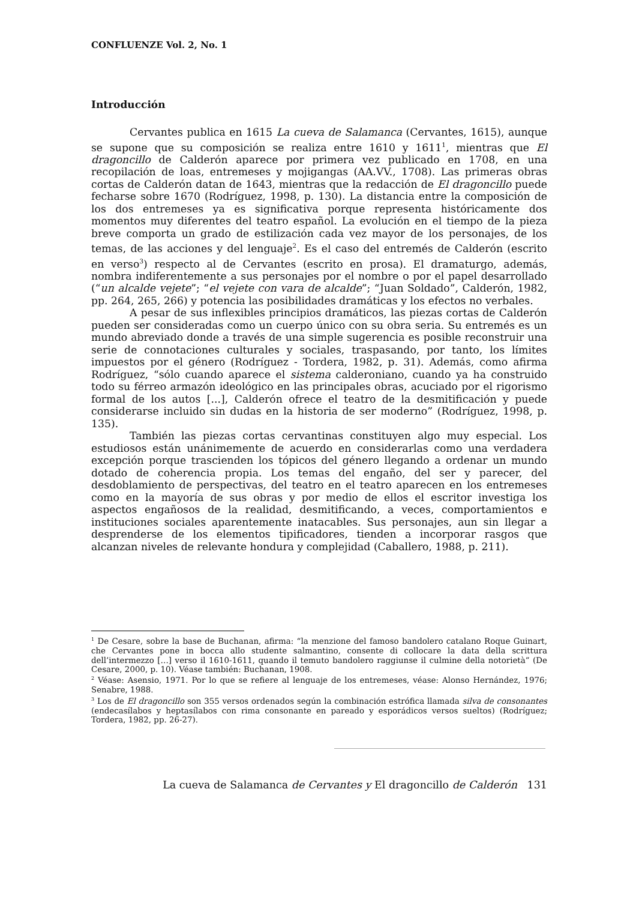CONFLUENZE Vol. 2, No. 1
Introducción
Cervantes publica en 1615 La cueva de Salamanca (Cervantes, 1615), aunque se supone que su composición se realiza entre 1610 y 1611<sup>1</sup>, mientras que El dragoncillo de Calderón aparece por primera vez publicado en 1708, en una recopilación de loas, entremeses y mojigangas (AA.VV., 1708). Las primeras obras cortas de Calderón datan de 1643, mientras que la redacción de El dragoncillo puede fecharse sobre 1670 (Rodríguez, 1998, p. 130). La distancia entre la composición de los dos entremeses ya es significativa porque representa históricamente dos momentos muy diferentes del teatro español. La evolución en el tiempo de la pieza breve comporta un grado de estilización cada vez mayor de los personajes, de los temas, de las acciones y del lenguaje<sup>2</sup>. Es el caso del entremés de Calderón (escrito en verso<sup>3</sup>) respecto al de Cervantes (escrito en prosa). El dramaturgo, además, nombra indiferentemente a sus personajes por el nombre o por el papel desarrollado (“un alcalde vejete”; “el vejete con vara de alcalde”; “Juan Soldado”, Calderón, 1982, pp. 264, 265, 266) y potencia las posibilidades dramáticas y los efectos no verbales.
A pesar de sus inflexibles principios dramáticos, las piezas cortas de Calderón pueden ser consideradas como un cuerpo único con su obra seria. Su entremés es un mundo abreviado donde a través de una simple sugerencia es posible reconstruir una serie de connotaciones culturales y sociales, traspasando, por tanto, los límites impuestos por el género (Rodríguez - Tordera, 1982, p. 31). Además, como afirma Rodríguez, “sólo cuando aparece el sistema calderoniano, cuando ya ha construido todo su férreo armazón ideológico en las principales obras, acuciado por el rigorismo formal de los autos [...], Calderón ofrece el teatro de la desmitificación y puede considerarse incluido sin dudas en la historia de ser moderno” (Rodríguez, 1998, p. 135).
También las piezas cortas cervantinas constituyen algo muy especial. Los estudiosos están unánimemente de acuerdo en considerarlas como una verdadera excepción porque trascienden los tópicos del género llegando a ordenar un mundo dotado de coherencia propia. Los temas del engaño, del ser y parecer, del desdoblamiento de perspectivas, del teatro en el teatro aparecen en los entremeses como en la mayoría de sus obras y por medio de ellos el escritor investiga los aspectos engañosos de la realidad, desmitificando, a veces, comportamientos e instituciones sociales aparentemente inatacables. Sus personajes, aun sin llegar a desprenderse de los elementos tipificadores, tienden a incorporar rasgos que alcanzan niveles de relevante hondura y complejidad (Caballero, 1988, p. 211).
<sup>1</sup> De Cesare, sobre la base de Buchanan, afirma: “la menzione del famoso bandolero catalano Roque Guinart, che Cervantes pone in bocca allo studente salmantino, consente di collocare la data della scrittura dell’intermezzo […] verso il 1610-1611, quando il temuto bandolero raggiunse il culmine della notorietà” (De Cesare, 2000, p. 10). Véase también: Buchanan, 1908.
<sup>2</sup> Véase: Asensio, 1971. Por lo que se refiere al lenguaje de los entremeses, véase: Alonso Hernández, 1976; Senabre, 1988.
<sup>3</sup> Los de El dragoncillo son 355 versos ordenados según la combinación estrófica llamada silva de consonantes (endecasílabos y heptasílabos con rima consonante en pareado y esporádicos versos sueltos) (Rodríguez; Tordera, 1982, pp. 26-27).
La cueva de Salamanca de Cervantes y El dragoncillo de Calderón 131